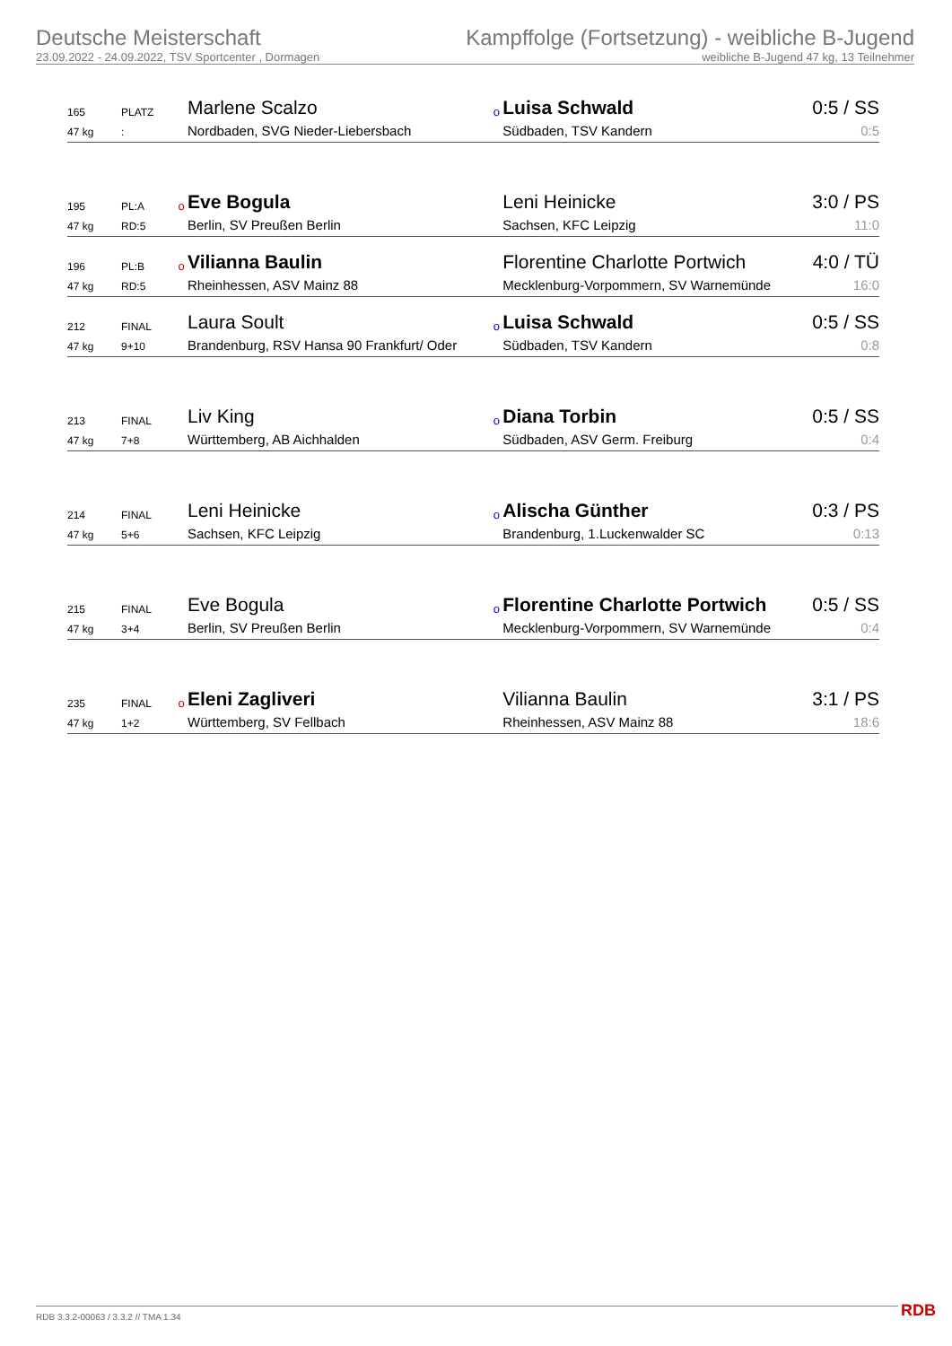Deutsche Meisterschaft
23.09.2022 - 24.09.2022, TSV Sportcenter , Dormagen
Kampffolge (Fortsetzung) - weibliche B-Jugend
weibliche B-Jugend 47 kg, 13 Teilnehmer
| 165 | PLATZ | | Marlene Scalzo | o | Luisa Schwald | 0:5 / SS |
| 47 kg | : | | Nordbaden, SVG Nieder-Liebersbach | | Südbaden, TSV Kandern | 0:5 |
| 195 | PL:A | o | Eve Bogula | | Leni Heinicke | 3:0 / PS |
| 47 kg | RD:5 | | Berlin, SV Preußen Berlin | | Sachsen, KFC Leipzig | 11:0 |
| 196 | PL:B | o | Vilianna Baulin | | Florentine Charlotte Portwich | 4:0 / TÜ |
| 47 kg | RD:5 | | Rheinhessen, ASV Mainz 88 | | Mecklenburg-Vorpommern, SV Warnemünde | 16:0 |
| 212 | FINAL | | Laura Soult | o | Luisa Schwald | 0:5 / SS |
| 47 kg | 9+10 | | Brandenburg, RSV Hansa 90 Frankfurt/ Oder | | Südbaden, TSV Kandern | 0:8 |
| 213 | FINAL | | Liv King | o | Diana Torbin | 0:5 / SS |
| 47 kg | 7+8 | | Württemberg, AB Aichhalden | | Südbaden, ASV Germ. Freiburg | 0:4 |
| 214 | FINAL | | Leni Heinicke | o | Alischa Günther | 0:3 / PS |
| 47 kg | 5+6 | | Sachsen, KFC Leipzig | | Brandenburg, 1.Luckenwalder SC | 0:13 |
| 215 | FINAL | | Eve Bogula | o | Florentine Charlotte Portwich | 0:5 / SS |
| 47 kg | 3+4 | | Berlin, SV Preußen Berlin | | Mecklenburg-Vorpommern, SV Warnemünde | 0:4 |
| 235 | FINAL | o | Eleni Zagliveri | | Vilianna Baulin | 3:1 / PS |
| 47 kg | 1+2 | | Württemberg, SV Fellbach | | Rheinhessen, ASV Mainz 88 | 18:6 |
RDB 3.3.2-00063 / 3.3.2 // TMA 1.34
RDB